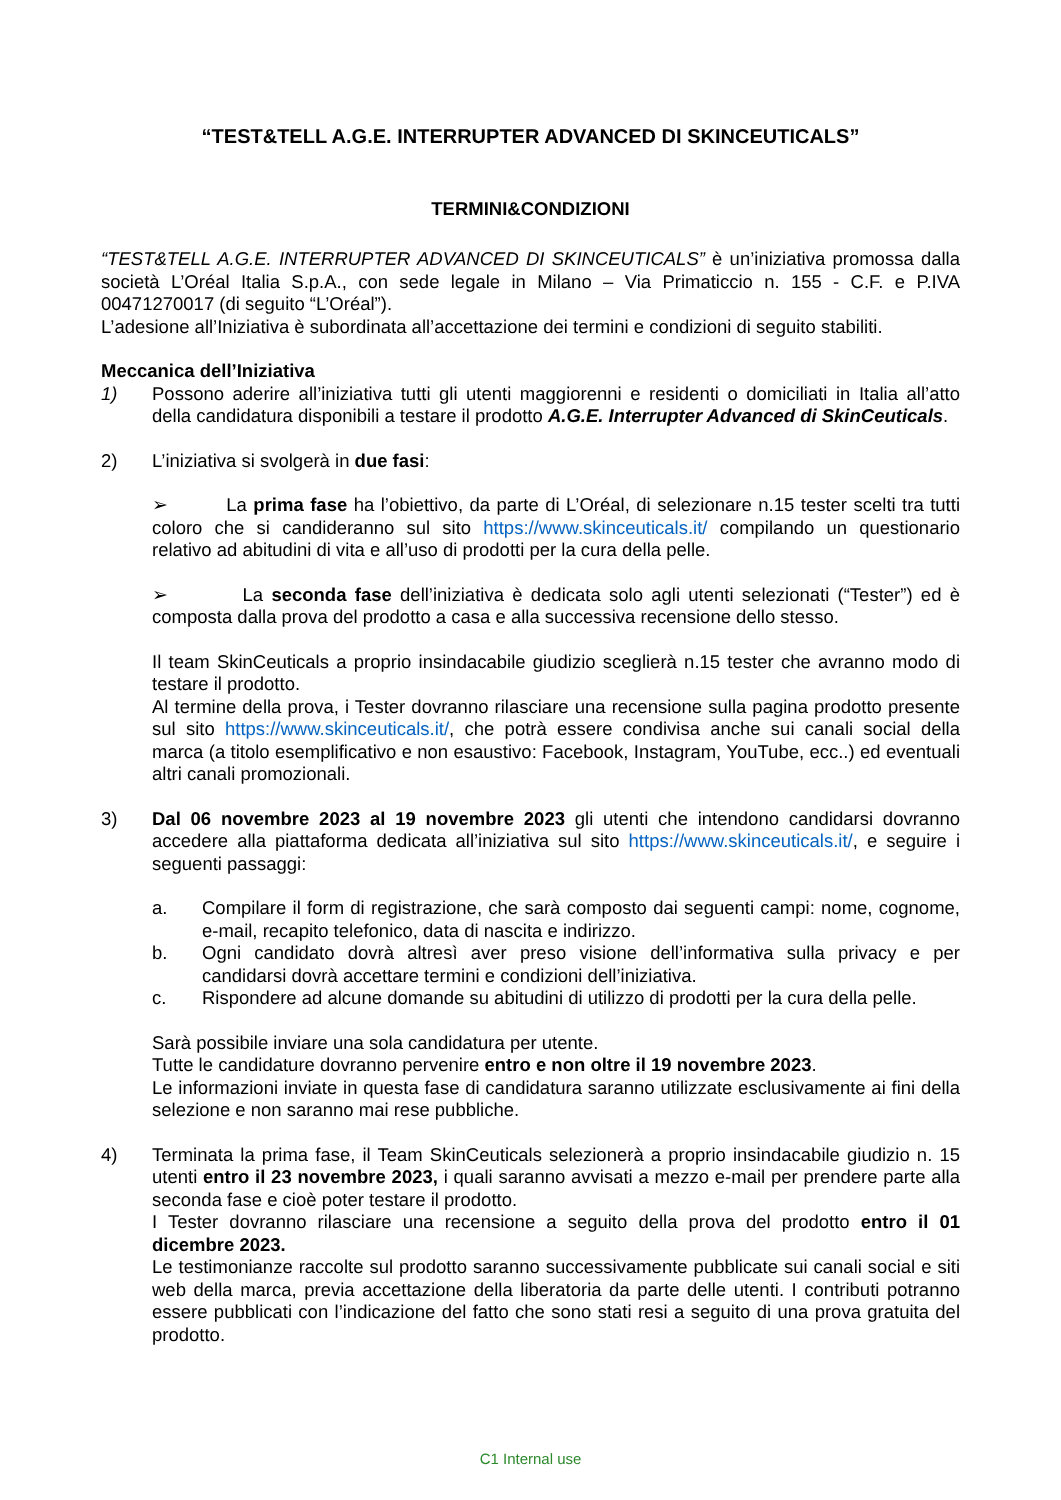“TEST&TELL A.G.E. INTERRUPTER ADVANCED DI SKINCEUTICALS”
TERMINI&CONDIZIONI
“TEST&TELL A.G.E. INTERRUPTER ADVANCED DI SKINCEUTICALS” è un’iniziativa promossa dalla società L’Oréal Italia S.p.A., con sede legale in Milano – Via Primaticcio n. 155 - C.F. e P.IVA 00471270017 (di seguito “L’Oréal”).
L’adesione all’Iniziativa è subordinata all’accettazione dei termini e condizioni di seguito stabiliti.
Meccanica dell’Iniziativa
1) Possono aderire all’iniziativa tutti gli utenti maggiorenni e residenti o domiciliati in Italia all’atto della candidatura disponibili a testare il prodotto A.G.E. Interrupter Advanced di SkinCeuticals.
2) L’iniziativa si svolgerà in due fasi:
➢ La prima fase ha l’obiettivo, da parte di L’Oréal, di selezionare n.15 tester scelti tra tutti coloro che si candideranno sul sito https://www.skinceuticals.it/ compilando un questionario relativo ad abitudini di vita e all’uso di prodotti per la cura della pelle.
➢ La seconda fase dell’iniziativa è dedicata solo agli utenti selezionati (“Tester”) ed è composta dalla prova del prodotto a casa e alla successiva recensione dello stesso.
Il team SkinCeuticals a proprio insindacabile giudizio sceglierà n.15 tester che avranno modo di testare il prodotto.
Al termine della prova, i Tester dovranno rilasciare una recensione sulla pagina prodotto presente sul sito https://www.skinceuticals.it/, che potrà essere condivisa anche sui canali social della marca (a titolo esemplificativo e non esaustivo: Facebook, Instagram, YouTube, ecc..) ed eventuali altri canali promozionali.
3) Dal 06 novembre 2023 al 19 novembre 2023 gli utenti che intendono candidarsi dovranno accedere alla piattaforma dedicata all’iniziativa sul sito https://www.skinceuticals.it/, e seguire i seguenti passaggi:
a. Compilare il form di registrazione, che sarà composto dai seguenti campi: nome, cognome, e-mail, recapito telefonico, data di nascita e indirizzo.
b. Ogni candidato dovrà altresì aver preso visione dell’informativa sulla privacy e per candidarsi dovrà accettare termini e condizioni dell’iniziativa.
c. Rispondere ad alcune domande su abitudini di utilizzo di prodotti per la cura della pelle.
Sarà possibile inviare una sola candidatura per utente.
Tutte le candidature dovranno pervenire entro e non oltre il 19 novembre 2023.
Le informazioni inviate in questa fase di candidatura saranno utilizzate esclusivamente ai fini della selezione e non saranno mai rese pubbliche.
4) Terminata la prima fase, il Team SkinCeuticals selezionerà a proprio insindacabile giudizio n. 15 utenti entro il 23 novembre 2023, i quali saranno avvisati a mezzo e-mail per prendere parte alla seconda fase e cioè poter testare il prodotto.
I Tester dovranno rilasciare una recensione a seguito della prova del prodotto entro il 01 dicembre 2023.
Le testimonianze raccolte sul prodotto saranno successivamente pubblicate sui canali social e siti web della marca, previa accettazione della liberatoria da parte delle utenti. I contributi potranno essere pubblicati con l’indicazione del fatto che sono stati resi a seguito di una prova gratuita del prodotto.
C1 Internal use